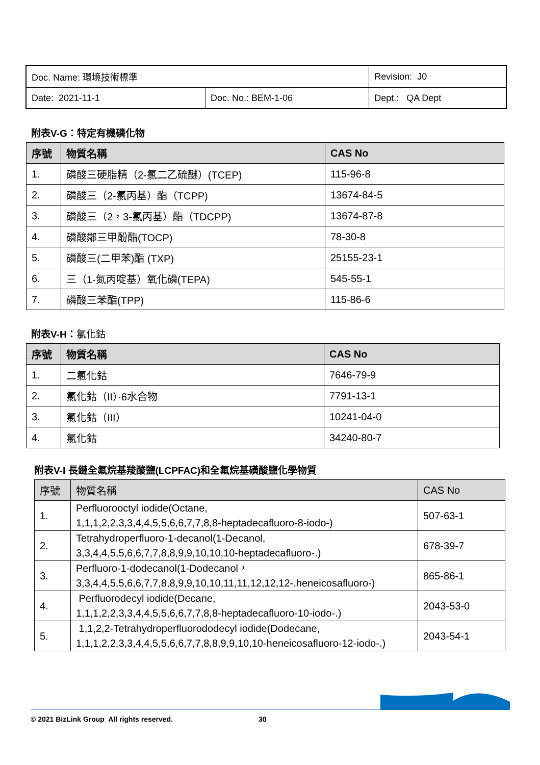| Doc. Name: 環境技術標準 | | Revision: J0 |
| Date: 2021-11-1 | Doc. No.: BEM-1-06 | Dept.: QA Dept |
附表V-G：特定有機磷化物
| 序號 | 物質名稱 | CAS No |
| --- | --- | --- |
| 1. | 磷酸三硬脂精（2-氯二乙硫醚）(TCEP) | 115-96-8 |
| 2. | 磷酸三（2-氯丙基）酯（TCPP) | 13674-84-5 |
| 3. | 磷酸三（2，3-氯丙基）酯（TDCPP) | 13674-87-8 |
| 4. | 磷酸鄰三甲酚酯(TOCP) | 78-30-8 |
| 5. | 磷酸三(二甲苯)酯 (TXP) | 25155-23-1 |
| 6. | 三（1-氮丙啶基）氧化磷(TEPA) | 545-55-1 |
| 7. | 磷酸三苯酯(TPP) | 115-86-6 |
附表V-H：氯化鈷
| 序號 | 物質名稱 | CAS No |
| --- | --- | --- |
| 1. | 二氯化鈷 | 7646-79-9 |
| 2. | 氯化鈷（II）·6水合物 | 7791-13-1 |
| 3. | 氯化鈷（III） | 10241-04-0 |
| 4. | 氯化鈷 | 34240-80-7 |
附表V-I 長鏈全氟烷基羧酸鹽(LCPFAC)和全氟烷基磺酸鹽化學物質
| 序號 | 物質名稱 | CAS No |
| --- | --- | --- |
| 1. | Perfluorooctyl iodide(Octane, 1,1,1,2,2,3,3,4,4,5,5,6,6,7,7,8,8-heptadecafluoro-8-iodo-) | 507-63-1 |
| 2. | Tetrahydroperfluoro-1-decanol(1-Decanol, 3,3,4,4,5,5,6,6,7,7,8,8,9,9,10,10,10-heptadecafluoro-.) | 678-39-7 |
| 3. | Perfluoro-1-dodecanol(1-Dodecanol， 3,3,4,4,5,5,6,6,7,7,8,8,9,9,10,10,11,11,12,12,12-.heneicosafluoro-) | 865-86-1 |
| 4. | Perfluorodecyl iodide(Decane, 1,1,1,2,2,3,3,4,4,5,5,6,6,7,7,8,8-heptadecafluoro-10-iodo-.) | 2043-53-0 |
| 5. | 1,1,2,2-Tetrahydroperfluorododecyl iodide(Dodecane, 1,1,1,2,2,3,3,4,4,5,5,6,6,7,7,8,8,9,9,10,10-heneicosafluoro-12-iodo-.) | 2043-54-1 |
© 2021 BizLink Group All rights reserved. 30